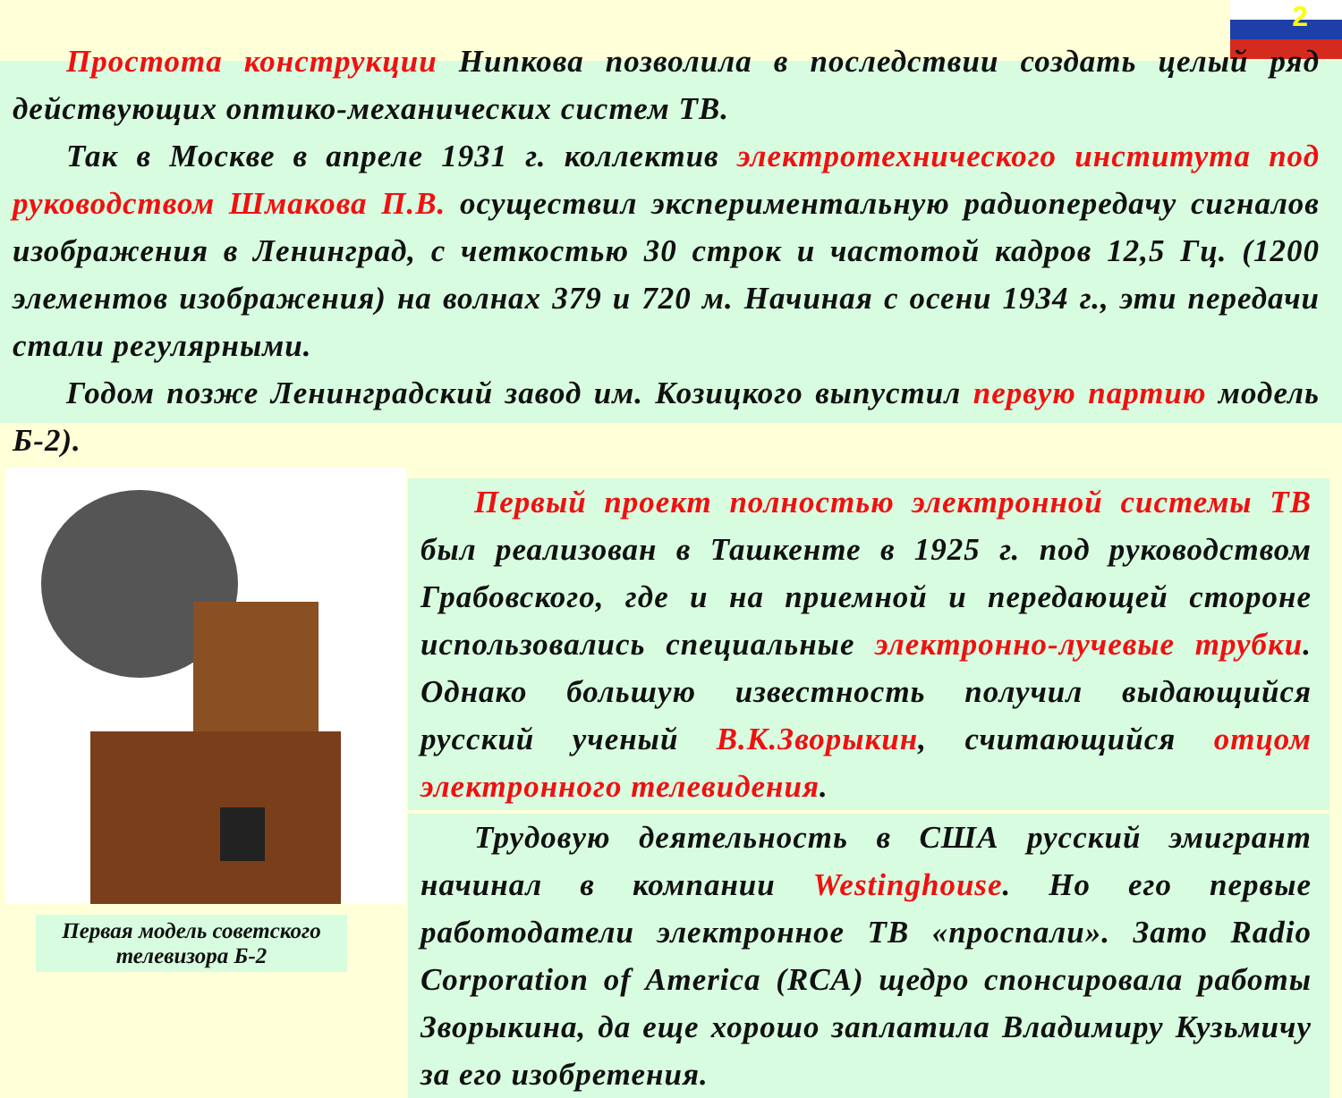2
Простота конструкции Нипкова позволила в последствии создать целый ряд действующих оптико-механических систем ТВ.
Так в Москве в апреле 1931 г. коллектив электротехнического института под руководством Шмакова П.В. осуществил экспериментальную радиопередачу сигналов изображения в Ленинград, с четкостью 30 строк и частотой кадров 12,5 Гц. (1200 элементов изображения) на волнах 379 и 720 м. Начиная с осени 1934 г., эти передачи стали регулярными.
Годом позже Ленинградский завод им. Козицкого выпустил первую партию модель Б-2).
Первая модель советского телевизора Б-2
Первый проект полностью электронной системы ТВ был реализован в Ташкенте в 1925 г. под руководством Грабовского, где и на приемной и передающей стороне использовались специальные электронно-лучевые трубки. Однако большую известность получил выдающийся русский ученый В.К.Зворыкин, считающийся отцом электронного телевидения.
Трудовую деятельность в США русский эмигрант начинал в компании Westinghouse. Но его первые работодатели электронное ТВ «проспали». Зато Radio Corporation of America (RCA) щедро спонсировала работы Зворыкина, да еще хорошо заплатила Владимиру Кузьмичу за его изобретения.